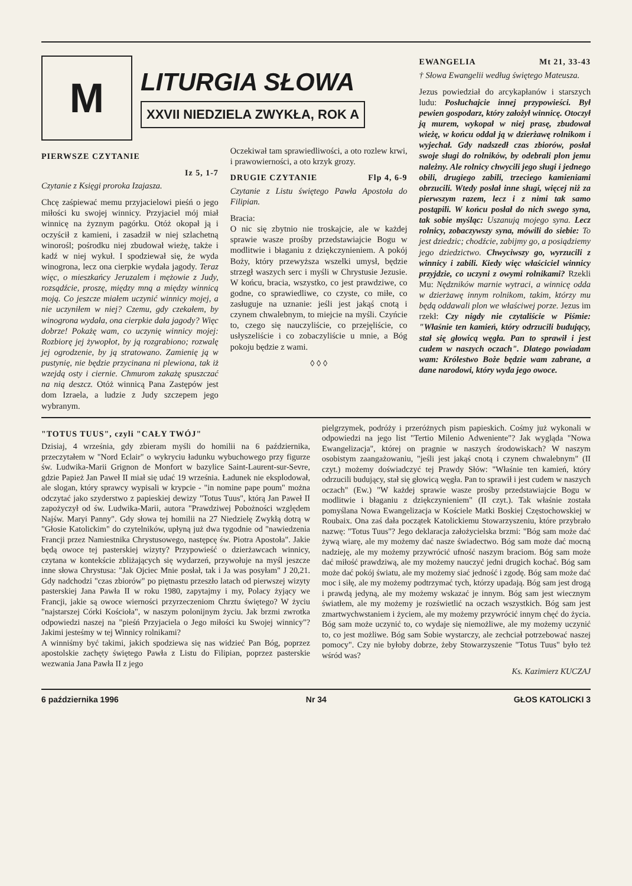M
LITURGIA SŁOWA
XXVII NIEDZIELA ZWYKŁA, ROK A
PIERWSZE CZYTANIE
Iz 5, 1-7
Czytanie z Księgi proroka Izajasza.
Chcę zaśpiewać memu przyjacielowi pieśń o jego miłości ku swojej winnicy. Przyjaciel mój miał winnicę na żyznym pagórku. Otóż okopał ją i oczyścił z kamieni, i zasadził w niej szlachetną winorośl; pośrodku niej zbudował wieżę, także i kadź w niej wykuł. I spodziewał się, że wyda winogrona, lecz ona cierpkie wydała jagody. Teraz więc, o mieszkańcy Jeruzalem i mężowie z Judy, rozsądźcie, proszę, między mną a między winnicą moją. Co jeszcze miałem uczynić winnicy mojej, a nie uczyniłem w niej? Czemu, gdy czekałem, by winogrona wydała, ona cierpkie dała jagody? Więc dobrze! Pokażę wam, co uczynię winnicy mojej: Rozbiorę jej żywopłot, by ją rozgrabiono; rozwalę jej ogrodzenie, by ją stratowano. Zamienię ją w pustynię, nie będzie przycinana ni plewiona, tak iż wzejdą osty i ciernie. Chmurom zakażę spuszczać na nią deszcz. Otóż winnicą Pana Zastępów jest dom Izraela, a ludzie z Judy szczepem jego wybranym.
Oczekiwał tam sprawiedliwości, a oto rozlew krwi, i prawowierności, a oto krzyk grozy.
DRUGIE CZYTANIE Flp 4, 6-9
Czytanie z Listu świętego Pawła Apostoła do Filipian.
Bracia:
O nic się zbytnio nie troskajcie, ale w każdej sprawie wasze prośby przedstawiajcie Bogu w modlitwie i błaganiu z dziękczynieniem. A pokój Boży, który przewyższa wszelki umysł, będzie strzegł waszych serc i myśli w Chrystusie Jezusie. W końcu, bracia, wszystko, co jest prawdziwe, co godne, co sprawiedliwe, co czyste, co miłe, co zasługuje na uznanie: jeśli jest jakąś cnotą i czynem chwalebnym, to miejcie na myśli. Czyńcie to, czego się nauczyliście, co przejęliście, co usłyszeliście i co zobaczyliście u mnie, a Bóg pokoju będzie z wami.
◊ ◊ ◊
EWANGELIA Mt 21, 33-43
† Słowa Ewangelii według świętego Mateusza.
Jezus powiedział do arcykapłanów i starszych ludu: Posłuchajcie innej przypowieści. Był pewien gospodarz, który założył winnicę. Otoczył ją murem, wykopał w niej prasę, zbudował wieżę, w końcu oddał ją w dzierżawę rolnikom i wyjechał. Gdy nadszedł czas zbiorów, posłał swoje sługi do rolników, by odebrali plon jemu należny. Ale rolnicy chwycili jego sługi i jednego obili, drugiego zabili, trzeciego kamieniami obrzucili. Wtedy posłał inne sługi, więcej niż za pierwszym razem, lecz i z nimi tak samo postąpili. W końcu posłał do nich swego syna, tak sobie myśląc: Uszanują mojego syna. Lecz rolnicy, zobaczywszy syna, mówili do siebie: To jest dziedzic; chodźcie, zabijmy go, a posiądziemy jego dziedzictwo. Chwyciwszy go, wyrzucili z winnicy i zabili. Kiedy więc właściciel winnicy przyjdzie, co uczyni z owymi rolnikami? Rzekli Mu: Nędzników marnie wytraci, a winnicę odda w dzierżawę innym rolnikom, takim, którzy mu będą oddawali plon we właściwej porze. Jezus im rzekł: Czy nigdy nie czytaliście w Piśmie: "Właśnie ten kamień, który odrzucili budujący, stał się głowicą węgła. Pan to sprawił i jest cudem w naszych oczach". Dlatego powiadam wam: Królestwo Boże będzie wam zabrane, a dane narodowi, który wyda jego owoce.
"TOTUS TUUS", czyli "CAŁY TWÓJ"
Dzisiaj, 4 września, gdy zbieram myśli do homilii na 6 października, przeczytałem w "Nord Eclair" o wykryciu ładunku wybuchowego przy figurze św. Ludwika-Marii Grignon de Monfort w bazylice Saint-Laurent-sur-Sevre, gdzie Papież Jan Paweł II miał się udać 19 września. Ładunek nie eksplodował, ale slogan, który sprawcy wypisali w krypcie - "in nomine pape poum" można odczytać jako szyderstwo z papieskiej dewizy "Totus Tuus", którą Jan Paweł II zapożyczył od św. Ludwika-Marii, autora "Prawdziwej Pobożności względem Najśw. Maryi Panny". Gdy słowa tej homilii na 27 Niedzielę Zwykłą dotrą w "Głosie Katolickim" do czytelników, upłyną już dwa tygodnie od "nawiedzenia Francji przez Namiestnika Chrystusowego, następcę św. Piotra Apostoła". Jakie będą owoce tej pasterskiej wizyty? Przypowieść o dzierżawcach winnicy, czytana w kontekście zbliżających się wydarzeń, przywołuje na myśl jeszcze inne słowa Chrystusa: "Jak Ojciec Mnie posłał, tak i Ja was posyłam" J 20,21. Gdy nadchodzi "czas zbiorów" po piętnastu przeszło latach od pierwszej wizyty pasterskiej Jana Pawła II w roku 1980, zapytajmy i my, Polacy żyjący we Francji, jakie są owoce wierności przyrzeczeniom Chrztu świętego? W życiu "najstarszej Córki Kościoła", w naszym polonijnym życiu. Jak brzmi zwrotka odpowiedzi naszej na "pieśń Przyjaciela o Jego miłości ku Swojej winnicy"? Jakimi jesteśmy w tej Winnicy rolnikami?
A winniśmy być takimi, jakich spodziewa się nas widzieć Pan Bóg, poprzez apostolskie zachęty świętego Pawła z Listu do Filipian, poprzez pasterskie wezwania Jana Pawła II z jego
pielgrzymek, podróży i przeróżnych pism papieskich. Cośmy już wykonali w odpowiedzi na jego list "Tertio Milenio Adweniente"? Jak wygląda "Nowa Ewangelizacja", której on pragnie w naszych środowiskach? W naszym osobistym zaangażowaniu, "jeśli jest jakąś cnotą i czynem chwalebnym" (II czyt.) możemy doświadczyć tej Prawdy Słów: "Właśnie ten kamień, który odrzucili budujący, stał się głowicą węgła. Pan to sprawił i jest cudem w naszych oczach" (Ew.) "W każdej sprawie wasze prośby przedstawiajcie Bogu w modlitwie i błaganiu z dziękczynieniem" (II czyt.). Tak właśnie została pomyślana Nowa Ewangelizacja w Kościele Matki Boskiej Częstochowskiej w Roubaix. Ona zaś dała początek Katolickiemu Stowarzyszeniu, które przybrało nazwę: "Totus Tuus"? Jego deklaracja założycielska brzmi: "Bóg sam może dać żywą wiarę, ale my możemy dać nasze świadectwo. Bóg sam może dać mocną nadzieję, ale my możemy przywrócić ufność naszym braciom. Bóg sam może dać miłość prawdziwą, ale my możemy nauczyć jedni drugich kochać. Bóg sam może dać pokój światu, ale my możemy siać jedność i zgodę. Bóg sam może dać moc i siłę, ale my możemy podtrzymać tych, którzy upadają. Bóg sam jest drogą i prawdą jedyną, ale my możemy wskazać je innym. Bóg sam jest wiecznym światłem, ale my możemy je rozświetlić na oczach wszystkich. Bóg sam jest zmartwychwstaniem i życiem, ale my możemy przywrócić innym chęć do życia. Bóg sam może uczynić to, co wydaje się niemożliwe, ale my możemy uczynić to, co jest możliwe. Bóg sam Sobie wystarczy, ale zechciał potrzebować naszej pomocy". Czy nie byłoby dobrze, żeby Stowarzyszenie "Totus Tuus" było też wśród was?
Ks. Kazimierz KUCZAJ
6 października 1996 Nr 34 GŁOS KATOLICKI 3